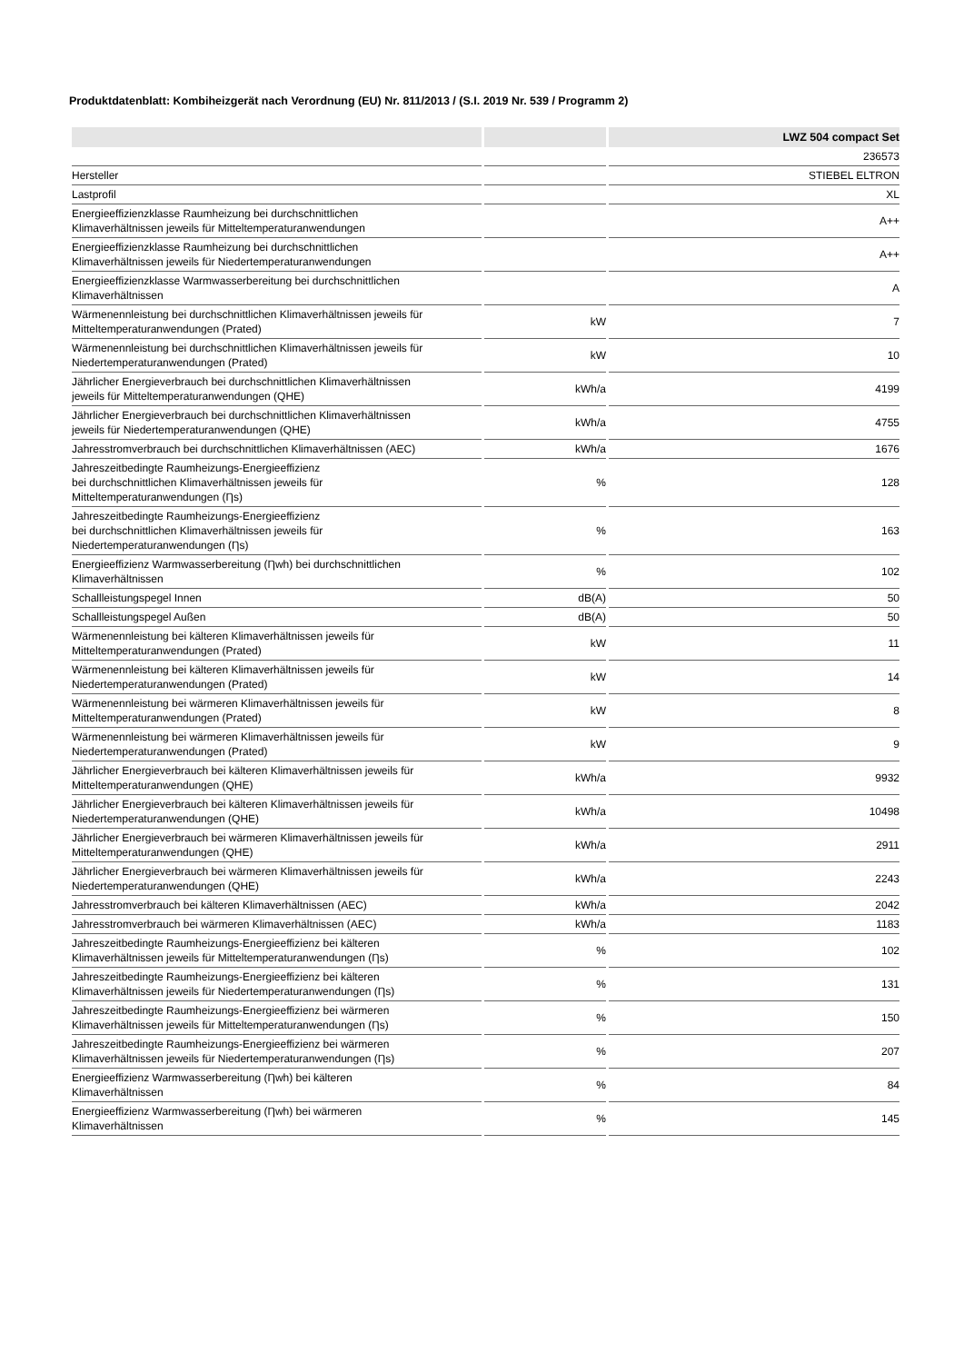Produktdatenblatt: Kombiheizgerät nach Verordnung (EU) Nr. 811/2013 / (S.I. 2019 Nr. 539 / Programm 2)
| | | LWZ 504 compact Set |
| --- | --- | --- |
| | | 236573 |
| Hersteller | | STIEBEL ELTRON |
| Lastprofil | | XL |
| Energieeffizienzklasse Raumheizung bei durchschnittlichen Klimaverhältnissen jeweils für Mitteltemperaturanwendungen | | A++ |
| Energieeffizienzklasse Raumheizung bei durchschnittlichen Klimaverhältnissen jeweils für Niedertemperaturanwendungen | | A++ |
| Energieeffizienzklasse Warmwasserbereitung bei durchschnittlichen Klimaverhältnissen | | A |
| Wärmenennleistung bei durchschnittlichen Klimaverhältnissen jeweils für Mitteltemperaturanwendungen (Prated) | kW | 7 |
| Wärmenennleistung bei durchschnittlichen Klimaverhältnissen jeweils für Niedertemperaturanwendungen (Prated) | kW | 10 |
| Jährlicher Energieverbrauch bei durchschnittlichen Klimaverhältnissen jeweils für Mitteltemperaturanwendungen (QHE) | kWh/a | 4199 |
| Jährlicher Energieverbrauch bei durchschnittlichen Klimaverhältnissen jeweils für Niedertemperaturanwendungen (QHE) | kWh/a | 4755 |
| Jahresstromverbrauch bei durchschnittlichen Klimaverhältnissen (AEC) | kWh/a | 1676 |
| Jahreszeitbedingte Raumheizungs-Energieeffizienz bei durchschnittlichen Klimaverhältnissen jeweils für Mitteltemperaturanwendungen (Ƞs) | % | 128 |
| Jahreszeitbedingte Raumheizungs-Energieeffizienz bei durchschnittlichen Klimaverhältnissen jeweils für Niedertemperaturanwendungen (Ƞs) | % | 163 |
| Energieeffizienz Warmwasserbereitung (Ƞwh) bei durchschnittlichen Klimaverhältnissen | % | 102 |
| Schallleistungspegel Innen | dB(A) | 50 |
| Schallleistungspegel Außen | dB(A) | 50 |
| Wärmenennleistung bei kälteren Klimaverhältnissen jeweils für Mitteltemperaturanwendungen (Prated) | kW | 11 |
| Wärmenennleistung bei kälteren Klimaverhältnissen jeweils für Niedertemperaturanwendungen (Prated) | kW | 14 |
| Wärmenennleistung bei wärmeren Klimaverhältnissen jeweils für Mitteltemperaturanwendungen (Prated) | kW | 8 |
| Wärmenennleistung bei wärmeren Klimaverhältnissen jeweils für Niedertemperaturanwendungen (Prated) | kW | 9 |
| Jährlicher Energieverbrauch bei kälteren Klimaverhältnissen jeweils für Mitteltemperaturanwendungen (QHE) | kWh/a | 9932 |
| Jährlicher Energieverbrauch bei kälteren Klimaverhältnissen jeweils für Niedertemperaturanwendungen (QHE) | kWh/a | 10498 |
| Jährlicher Energieverbrauch bei wärmeren Klimaverhältnissen jeweils für Mitteltemperaturanwendungen (QHE) | kWh/a | 2911 |
| Jährlicher Energieverbrauch bei wärmeren Klimaverhältnissen jeweils für Niedertemperaturanwendungen (QHE) | kWh/a | 2243 |
| Jahresstromverbrauch bei kälteren Klimaverhältnissen (AEC) | kWh/a | 2042 |
| Jahresstromverbrauch bei wärmeren Klimaverhältnissen (AEC) | kWh/a | 1183 |
| Jahreszeitbedingte Raumheizungs-Energieeffizienz bei kälteren Klimaverhältnissen jeweils für Mitteltemperaturanwendungen (Ƞs) | % | 102 |
| Jahreszeitbedingte Raumheizungs-Energieeffizienz bei kälteren Klimaverhältnissen jeweils für Niedertemperaturanwendungen (Ƞs) | % | 131 |
| Jahreszeitbedingte Raumheizungs-Energieeffizienz bei wärmeren Klimaverhältnissen jeweils für Mitteltemperaturanwendungen (Ƞs) | % | 150 |
| Jahreszeitbedingte Raumheizungs-Energieeffizienz bei wärmeren Klimaverhältnissen jeweils für Niedertemperaturanwendungen (Ƞs) | % | 207 |
| Energieeffizienz Warmwasserbereitung (Ƞwh) bei kälteren Klimaverhältnissen | % | 84 |
| Energieeffizienz Warmwasserbereitung (Ƞwh) bei wärmeren Klimaverhältnissen | % | 145 |